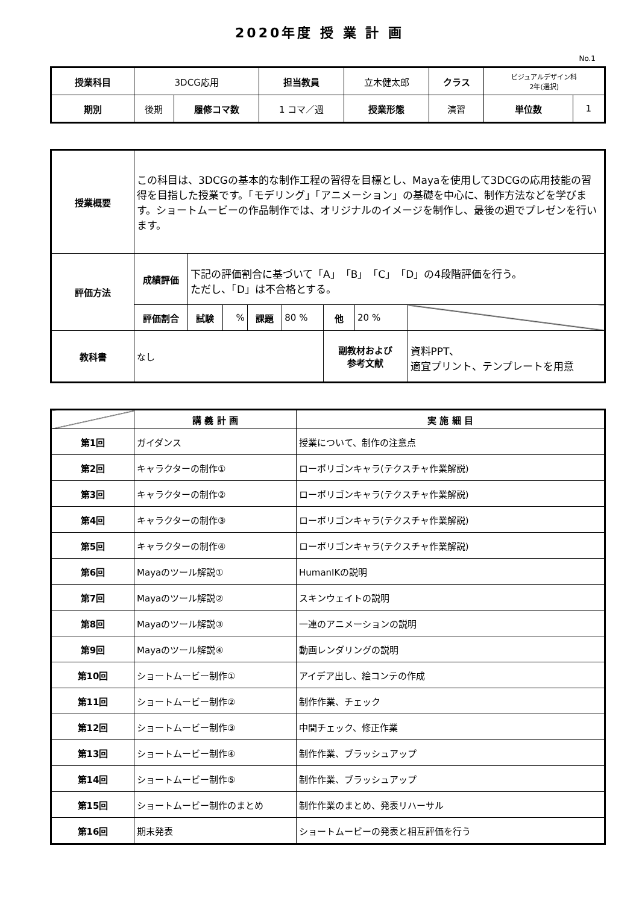2020年度 授 業 計 画
No.1
| 授業科目 | 3DCG応用 | | 担当教員 | 立木健太郎 | クラス | ビジュアルデザイン科 2年(選択) | |
| 期別 | 後期 | 履修コマ数 | 1 コマ／週 | 授業形態 | 演習 | 単位数 | 1 |
| 授業概要 | この科目は、3DCGの基本的な制作工程の習得を目標とし、Mayaを使用して3DCGの応用技能の習得を目指した授業です。「モデリング」「アニメーション」の基礎を中心に、制作方法などを学びます。ショートムービーの作品制作では、オリジナルのイメージを制作し、最後の週でプレゼンを行います。 | | | | | | | |
| 評価方法 | 成績評価 | 下記の評価割合に基づいて「A」「B」「C」「D」の4段階評価を行う。 ただし、「D」は不合格とする。 | | | | | | |
| | 評価割合 | 試験 | % | 課題 | 80 % | 他 | 20 % | |
| 教科書 | なし | | | | | 副教材および 参考文献 | | 資料PPT、 適宜プリント、テンプレートを用意 |
| | 講 義 計 画 | 実 施 細 目 |
| 第1回 | ガイダンス | 授業について、制作の注意点 |
| 第2回 | キャラクターの制作① | ローポリゴンキャラ(テクスチャ作業解説) |
| 第3回 | キャラクターの制作② | ローポリゴンキャラ(テクスチャ作業解説) |
| 第4回 | キャラクターの制作③ | ローポリゴンキャラ(テクスチャ作業解説) |
| 第5回 | キャラクターの制作④ | ローポリゴンキャラ(テクスチャ作業解説) |
| 第6回 | Mayaのツール解説① | HumanIKの説明 |
| 第7回 | Mayaのツール解説② | スキンウェイトの説明 |
| 第8回 | Mayaのツール解説③ | 一連のアニメーションの説明 |
| 第9回 | Mayaのツール解説④ | 動画レンダリングの説明 |
| 第10回 | ショートムービー制作① | アイデア出し、絵コンテの作成 |
| 第11回 | ショートムービー制作② | 制作作業、チェック |
| 第12回 | ショートムービー制作③ | 中間チェック、修正作業 |
| 第13回 | ショートムービー制作④ | 制作作業、ブラッシュアップ |
| 第14回 | ショートムービー制作⑤ | 制作作業、ブラッシュアップ |
| 第15回 | ショートムービー制作のまとめ | 制作作業のまとめ、発表リハーサル |
| 第16回 | 期末発表 | ショートムービーの発表と相互評価を行う |